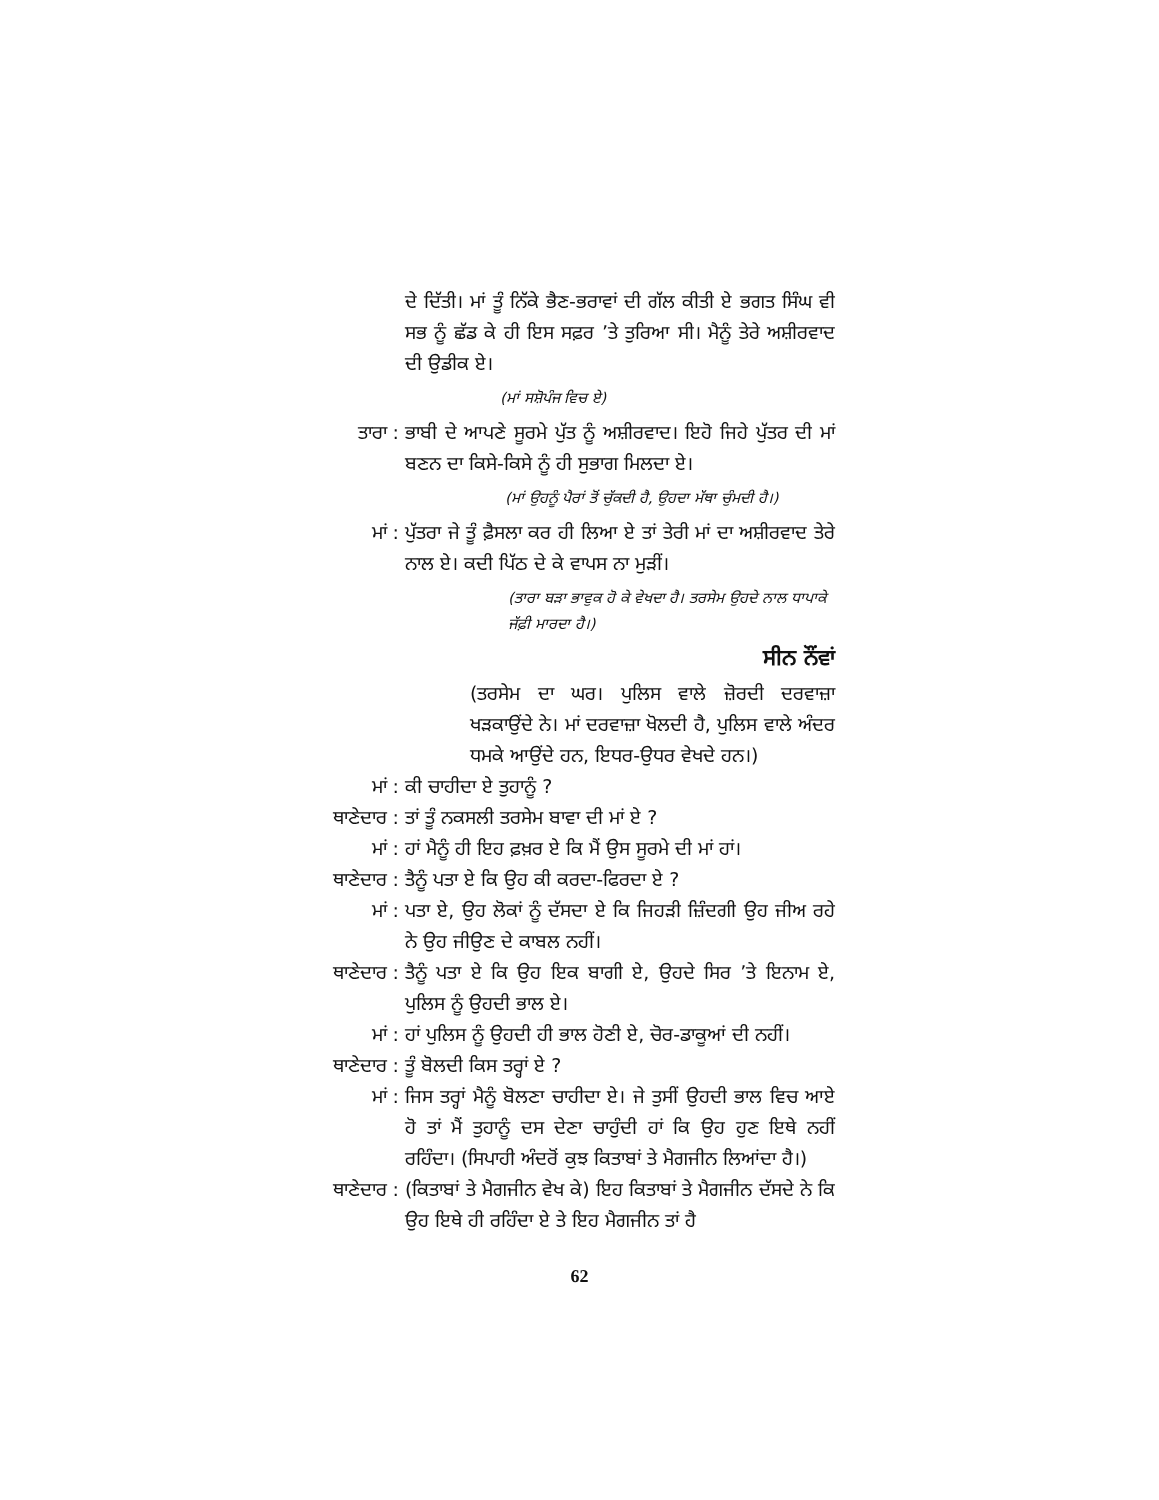ਦੇ ਦਿੱਤੀ। ਮਾਂ ਤੂੰ ਨਿੱਕੇ ਭੈਣ-ਭਰਾਵਾਂ ਦੀ ਗੱਲ ਕੀਤੀ ਏ ਭਗਤ ਸਿੰਘ ਵੀ ਸਭ ਨੂੰ ਛੱਡ ਕੇ ਹੀ ਇਸ ਸਫ਼ਰ ’ਤੇ ਤੁਰਿਆ ਸੀ। ਮੈਨੂੰ ਤੇਰੇ ਅਸ਼ੀਰਵਾਦ ਦੀ ਉਡੀਕ ਏ।
(ਮਾਂ ਸਸ਼ੋਪੰਜ ਵਿਚ ਏ)
ਤਾਰਾ : ਭਾਬੀ ਦੇ ਆਪਣੇ ਸੂਰਮੇ ਪੁੱਤ ਨੂੰ ਅਸ਼ੀਰਵਾਦ। ਇਹੋ ਜਿਹੇ ਪੁੱਤਰ ਦੀ ਮਾਂ ਬਣਨ ਦਾ ਕਿਸੇ-ਕਿਸੇ ਨੂੰ ਹੀ ਸੁਭਾਗ ਮਿਲਦਾ ਏ।
(ਮਾਂ ਉਹਨੂੰ ਪੈਰਾਂ ਤੋਂ ਚੁੱਕਦੀ ਹੈ, ਉਹਦਾ ਮੱਥਾ ਚੁੰਮਦੀ ਹੈ।)
ਮਾਂ : ਪੁੱਤਰਾ ਜੇ ਤੂੰ ਫ਼ੈਸਲਾ ਕਰ ਹੀ ਲਿਆ ਏ ਤਾਂ ਤੇਰੀ ਮਾਂ ਦਾ ਅਸ਼ੀਰਵਾਦ ਤੇਰੇ ਨਾਲ ਏ। ਕਦੀ ਪਿੱਠ ਦੇ ਕੇ ਵਾਪਸ ਨਾ ਮੁੜੀਂ।
(ਤਾਰਾ ਬੜਾ ਭਾਵੁਕ ਹੋ ਕੇ ਵੇਖਦਾ ਹੈ। ਤਰਸੇਮ ਉਹਦੇ ਨਾਲ ਧਾਪਾਕੇ ਜੱਫ਼ੀ ਮਾਰਦਾ ਹੈ।)
ਸੀਨ ਨੌਂਵਾਂ
(ਤਰਸੇਮ ਦਾ ਘਰ। ਪੁਲਿਸ ਵਾਲੇ ਜ਼ੋਰਦੀ ਦਰਵਾਜ਼ਾ ਖੜਕਾਉਂਦੇ ਨੇ। ਮਾਂ ਦਰਵਾਜ਼ਾ ਖੋਲਦੀ ਹੈ, ਪੁਲਿਸ ਵਾਲੇ ਅੰਦਰ ਧਮਕੇ ਆਉਂਦੇ ਹਨ, ਇਧਰ-ਉਧਰ ਵੇਖਦੇ ਹਨ।)
ਮਾਂ : ਕੀ ਚਾਹੀਦਾ ਏ ਤੁਹਾਨੂੰ ?
ਥਾਣੇਦਾਰ : ਤਾਂ ਤੂੰ ਨਕਸਲੀ ਤਰਸੇਮ ਬਾਵਾ ਦੀ ਮਾਂ ਏ ?
ਮਾਂ : ਹਾਂ ਮੈਨੂੰ ਹੀ ਇਹ ਫ਼ਖ਼ਰ ਏ ਕਿ ਮੈਂ ਉਸ ਸੂਰਮੇ ਦੀ ਮਾਂ ਹਾਂ।
ਥਾਣੇਦਾਰ : ਤੈਨੂੰ ਪਤਾ ਏ ਕਿ ਉਹ ਕੀ ਕਰਦਾ-ਫਿਰਦਾ ਏ ?
ਮਾਂ : ਪਤਾ ਏ, ਉਹ ਲੋਕਾਂ ਨੂੰ ਦੱਸਦਾ ਏ ਕਿ ਜਿਹੜੀ ਜ਼ਿੰਦਗੀ ਉਹ ਜੀਅ ਰਹੇ ਨੇ ਉਹ ਜੀਉਣ ਦੇ ਕਾਬਲ ਨਹੀਂ।
ਥਾਣੇਦਾਰ : ਤੈਨੂੰ ਪਤਾ ਏ ਕਿ ਉਹ ਇਕ ਬਾਗੀ ਏ, ਉਹਦੇ ਸਿਰ ’ਤੇ ਇਨਾਮ ਏ, ਪੁਲਿਸ ਨੂੰ ਉਹਦੀ ਭਾਲ ਏ।
ਮਾਂ : ਹਾਂ ਪੁਲਿਸ ਨੂੰ ਉਹਦੀ ਹੀ ਭਾਲ ਹੋਣੀ ਏ, ਚੋਰ-ਡਾਕੂਆਂ ਦੀ ਨਹੀਂ।
ਥਾਣੇਦਾਰ : ਤੂੰ ਬੋਲਦੀ ਕਿਸ ਤਰ੍ਹਾਂ ਏ ?
ਮਾਂ : ਜਿਸ ਤਰ੍ਹਾਂ ਮੈਨੂੰ ਬੋਲਣਾ ਚਾਹੀਦਾ ਏ। ਜੇ ਤੁਸੀਂ ਉਹਦੀ ਭਾਲ ਵਿਚ ਆਏ ਹੋ ਤਾਂ ਮੈਂ ਤੁਹਾਨੂੰ ਦਸ ਦੇਣਾ ਚਾਹੁੰਦੀ ਹਾਂ ਕਿ ਉਹ ਹੁਣ ਇਥੇ ਨਹੀਂ ਰਹਿੰਦਾ। (ਸਿਪਾਹੀ ਅੰਦਰੋਂ ਕੁਝ ਕਿਤਾਬਾਂ ਤੇ ਮੈਗਜੀਨ ਲਿਆਂਦਾ ਹੈ।)
ਥਾਣੇਦਾਰ : (ਕਿਤਾਬਾਂ ਤੇ ਮੈਗਜੀਨ ਵੇਖ ਕੇ) ਇਹ ਕਿਤਾਬਾਂ ਤੇ ਮੈਗਜੀਨ ਦੱਸਦੇ ਨੇ ਕਿ ਉਹ ਇਥੇ ਹੀ ਰਹਿੰਦਾ ਏ ਤੇ ਇਹ ਮੈਗਜੀਨ ਤਾਂ ਹੈ
62